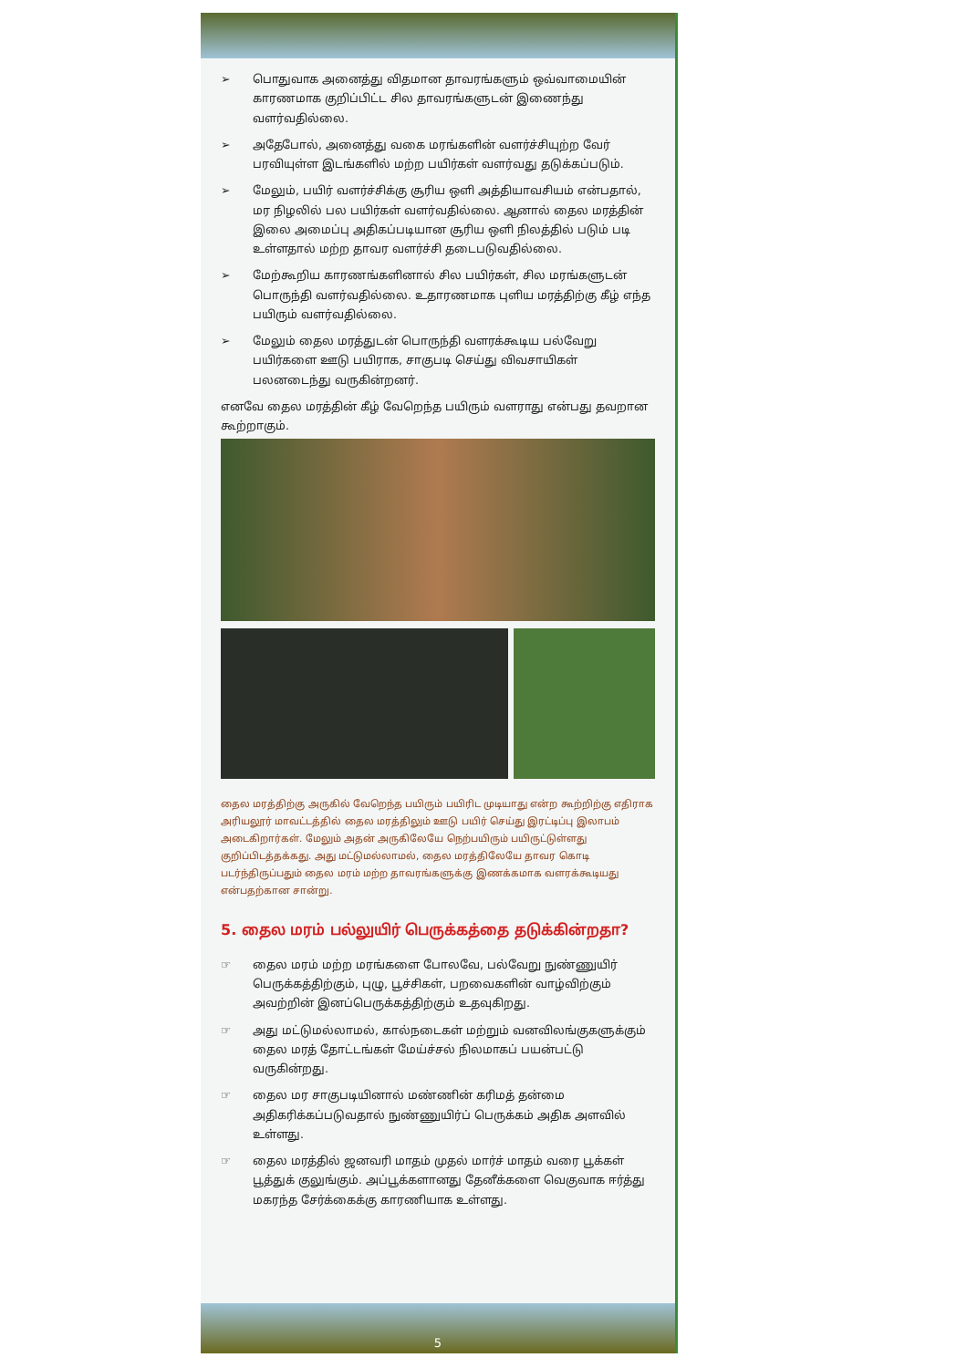➢ பொதுவாக அனைத்து விதமான தாவரங்களும் ஒவ்வாமையின் காரணமாக குறிப்பிட்ட சில தாவரங்களுடன் இணைந்து வளர்வதில்லை.
➢ அதேபோல், அனைத்து வகை மரங்களின் வளர்ச்சியுற்ற வேர் பரவியுள்ள இடங்களில் மற்ற பயிர்கள் வளர்வது தடுக்கப்படும்.
➢ மேலும், பயிர் வளர்ச்சிக்கு சூரிய ஒளி அத்தியாவசியம் என்பதால், மர நிழலில் பல பயிர்கள் வளர்வதில்லை. ஆனால் தைல மரத்தின் இலை அமைப்பு அதிகப்படியான சூரிய ஒளி நிலத்தில் படும் படி உள்ளதால் மற்ற தாவர வளர்ச்சி தடைபடுவதில்லை.
➢ மேற்கூறிய காரணங்களினால் சில பயிர்கள், சில மரங்களுடன் பொருந்தி வளர்வதில்லை. உதாரணமாக புளிய மரத்திற்கு கீழ் எந்த பயிரும் வளர்வதில்லை.
➢ மேலும் தைல மரத்துடன் பொருந்தி வளரக்கூடிய பல்வேறு பயிர்களை ஊடு பயிராக, சாகுபடி செய்து விவசாயிகள் பலனடைந்து வருகின்றனர்.
எனவே தைல மரத்தின் கீழ் வேறெந்த பயிரும் வளராது என்பது தவறான கூற்றாகும்.
தைல மரத்திற்கு அருகில் வேறெந்த பயிரும் பயிரிட முடியாது என்ற கூற்றிற்கு எதிராக அரியலூர் மாவட்டத்தில் தைல மரத்திலும் ஊடு பயிர் செய்து இரட்டிப்பு இலாபம் அடைகிறார்கள். மேலும் அதன் அருகிலேயே நெற்பயிரும் பயிருட்டுள்ளது குறிப்பிடத்தக்கது. அது மட்டுமல்லாமல், தைல மரத்திலேயே தாவர கொடி படர்ந்திருப்பதும் தைல மரம் மற்ற தாவரங்களுக்கு இணக்கமாக வளரக்கூடியது என்பதற்கான சான்று.
5. தைல மரம் பல்லுயிர் பெருக்கத்தை தடுக்கின்றதா?
☞ தைல மரம் மற்ற மரங்களை போலவே, பல்வேறு நுண்ணுயிர் பெருக்கத்திற்கும், புழு, பூச்சிகள், பறவைகளின் வாழ்விற்கும் அவற்றின் இனப்பெருக்கத்திற்கும் உதவுகிறது.
☞ அது மட்டுமல்லாமல், கால்நடைகள் மற்றும் வனவிலங்குகளுக்கும் தைல மரத் தோட்டங்கள் மேய்ச்சல் நிலமாகப் பயன்பட்டு வருகின்றது.
☞ தைல மர சாகுபடியினால் மண்ணின் கரிமத் தன்மை அதிகரிக்கப்படுவதால் நுண்ணுயிர்ப் பெருக்கம் அதிக அளவில் உள்ளது.
☞ தைல மரத்தில் ஜனவரி மாதம் முதல் மார்ச் மாதம் வரை பூக்கள் பூத்துக் குலுங்கும். அப்பூக்களானது தேனீக்களை வெகுவாக ஈர்த்து மகரந்த சேர்க்கைக்கு காரணியாக உள்ளது.
5